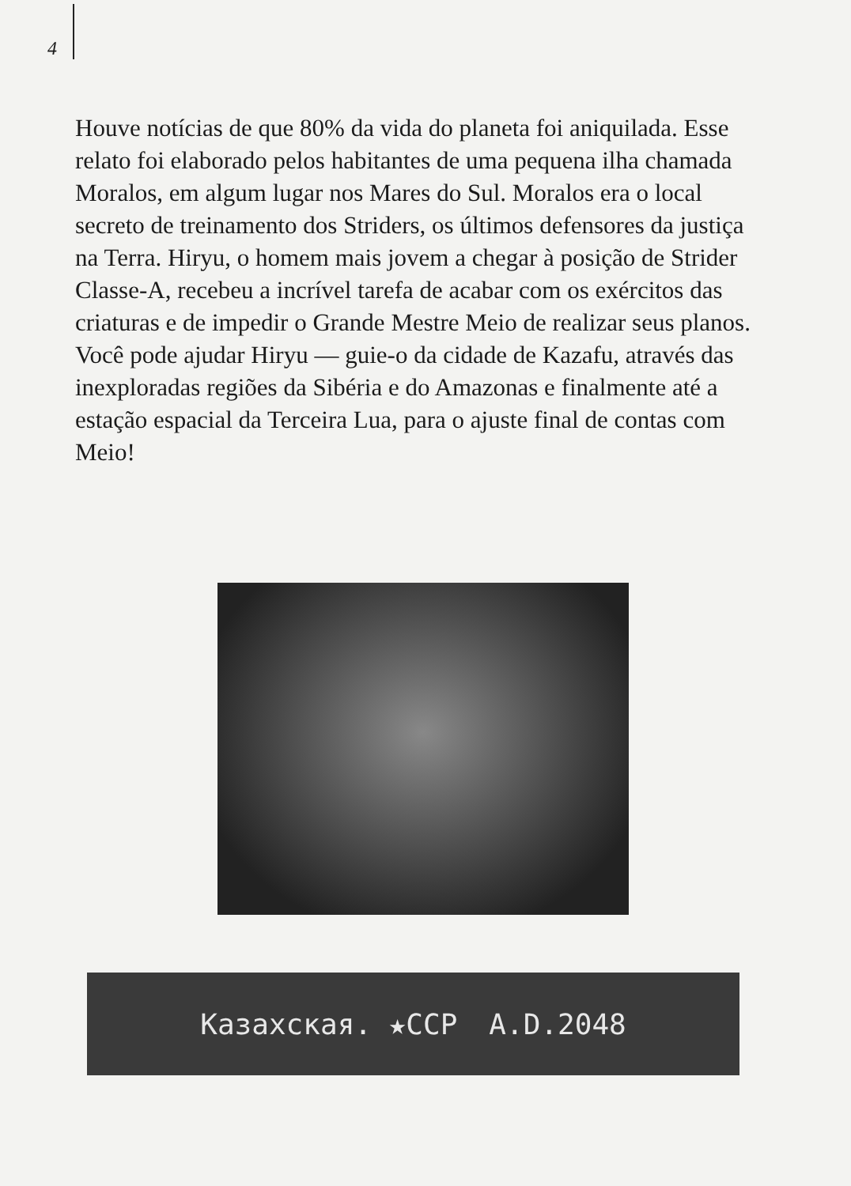4
Houve notícias de que 80% da vida do planeta foi aniquilada. Esse relato foi elaborado pelos habitantes de uma pequena ilha chamada Moralos, em algum lugar nos Mares do Sul. Moralos era o local secreto de treinamento dos Striders, os últimos defensores da justiça na Terra. Hiryu, o homem mais jovem a chegar à posição de Strider Classe-A, recebeu a incrível tarefa de acabar com os exércitos das criaturas e de impedir o Grande Mestre Meio de realizar seus planos. Você pode ajudar Hiryu — guie-o da cidade de Kazafu, através das inexploradas regiões da Sibéria e do Amazonas e finalmente até a estação espacial da Terceira Lua, para o ajuste final de contas com Meio!
Казахская. ★ССР A.D.2048